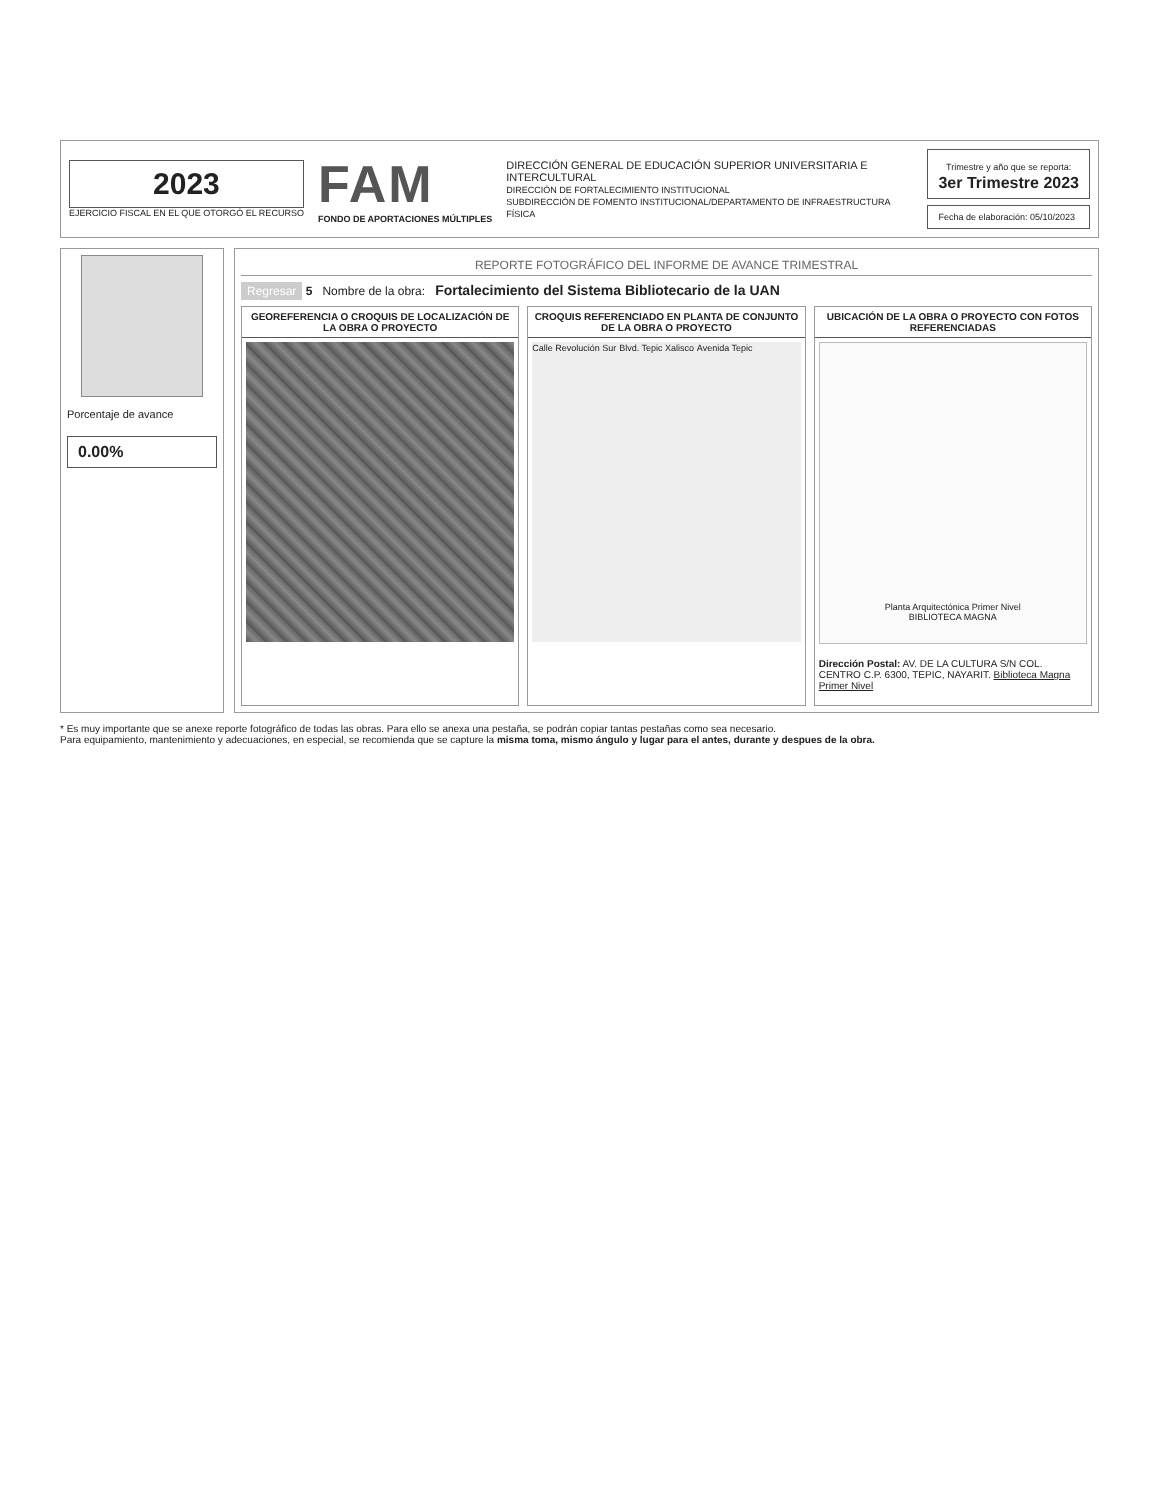2023
EJERCICIO FISCAL EN EL QUE OTORGÓ EL RECURSO
FAM
FONDO DE APORTACIONES MÚLTIPLES
DIRECCIÓN GENERAL DE EDUCACIÓN SUPERIOR UNIVERSITARIA E INTERCULTURAL
DIRECCIÓN DE FORTALECIMIENTO INSTITUCIONAL
SUBDIRECCIÓN DE FOMENTO INSTITUCIONAL/DEPARTAMENTO DE INFRAESTRUCTURA FÍSICA
Trimestre y año que se reporta:
3er Trimestre 2023
Fecha de elaboración: 05/10/2023
Porcentaje de avance
0.00%
REPORTE FOTOGRÁFICO DEL INFORME DE AVANCE TRIMESTRAL
Regresar 5 Nombre de la obra: Fortalecimiento del Sistema Bibliotecario de la UAN
GEOREFERENCIA O CROQUIS DE LOCALIZACIÓN DE LA OBRA O PROYECTO
CROQUIS REFERENCIADO EN PLANTA DE CONJUNTO DE LA OBRA O PROYECTO
Calle Revolución Sur Blvd. Tepic Xalisco Avenida Tepic
UBICACIÓN DE LA OBRA O PROYECTO CON FOTOS REFERENCIADAS
Planta Arquitectónica Primer Nivel
BIBLIOTECA MAGNA
Dirección Postal: AV. DE LA CULTURA S/N COL. CENTRO C.P. 6300, TEPIC, NAYARIT. Biblioteca Magna Primer Nivel
* Es muy importante que se anexe reporte fotográfico de todas las obras. Para ello se anexa una pestaña, se podrán copiar tantas pestañas como sea necesario.
Para equipamiento, mantenimiento y adecuaciones, en especial, se recomienda que se capture la misma toma, mismo ángulo y lugar para el antes, durante y despues de la obra.